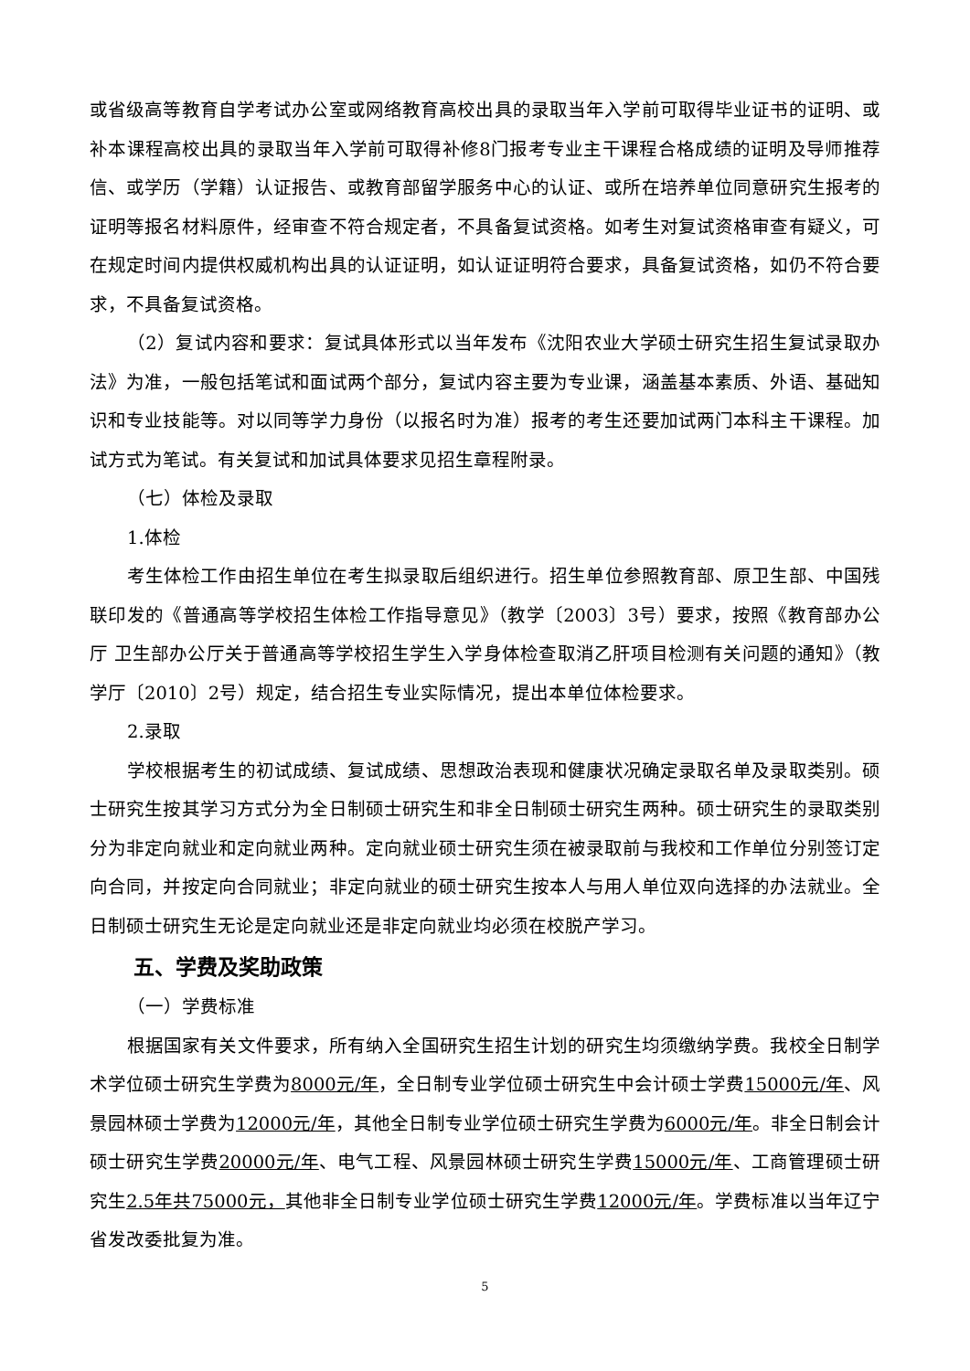或省级高等教育自学考试办公室或网络教育高校出具的录取当年入学前可取得毕业证书的证明、或补本课程高校出具的录取当年入学前可取得补修8门报考专业主干课程合格成绩的证明及导师推荐信、或学历（学籍）认证报告、或教育部留学服务中心的认证、或所在培养单位同意研究生报考的证明等报名材料原件，经审查不符合规定者，不具备复试资格。如考生对复试资格审查有疑义，可在规定时间内提供权威机构出具的认证证明，如认证证明符合要求，具备复试资格，如仍不符合要求，不具备复试资格。
（2）复试内容和要求：复试具体形式以当年发布《沈阳农业大学硕士研究生招生复试录取办法》为准，一般包括笔试和面试两个部分，复试内容主要为专业课，涵盖基本素质、外语、基础知识和专业技能等。对以同等学力身份（以报名时为准）报考的考生还要加试两门本科主干课程。加试方式为笔试。有关复试和加试具体要求见招生章程附录。
（七）体检及录取
1.体检
考生体检工作由招生单位在考生拟录取后组织进行。招生单位参照教育部、原卫生部、中国残联印发的《普通高等学校招生体检工作指导意见》（教学〔2003〕3号）要求，按照《教育部办公厅 卫生部办公厅关于普通高等学校招生学生入学身体检查取消乙肝项目检测有关问题的通知》（教学厅〔2010〕2号）规定，结合招生专业实际情况，提出本单位体检要求。
2.录取
学校根据考生的初试成绩、复试成绩、思想政治表现和健康状况确定录取名单及录取类别。硕士研究生按其学习方式分为全日制硕士研究生和非全日制硕士研究生两种。硕士研究生的录取类别分为非定向就业和定向就业两种。定向就业硕士研究生须在被录取前与我校和工作单位分别签订定向合同，并按定向合同就业；非定向就业的硕士研究生按本人与用人单位双向选择的办法就业。全日制硕士研究生无论是定向就业还是非定向就业均必须在校脱产学习。
五、学费及奖助政策
（一）学费标准
根据国家有关文件要求，所有纳入全国研究生招生计划的研究生均须缴纳学费。我校全日制学术学位硕士研究生学费为8000元/年，全日制专业学位硕士研究生中会计硕士学费15000元/年、风景园林硕士学费为12000元/年，其他全日制专业学位硕士研究生学费为6000元/年。非全日制会计硕士研究生学费20000元/年、电气工程、风景园林硕士研究生学费15000元/年、工商管理硕士研究生2.5年共75000元，其他非全日制专业学位硕士研究生学费12000元/年。学费标准以当年辽宁省发改委批复为准。
5